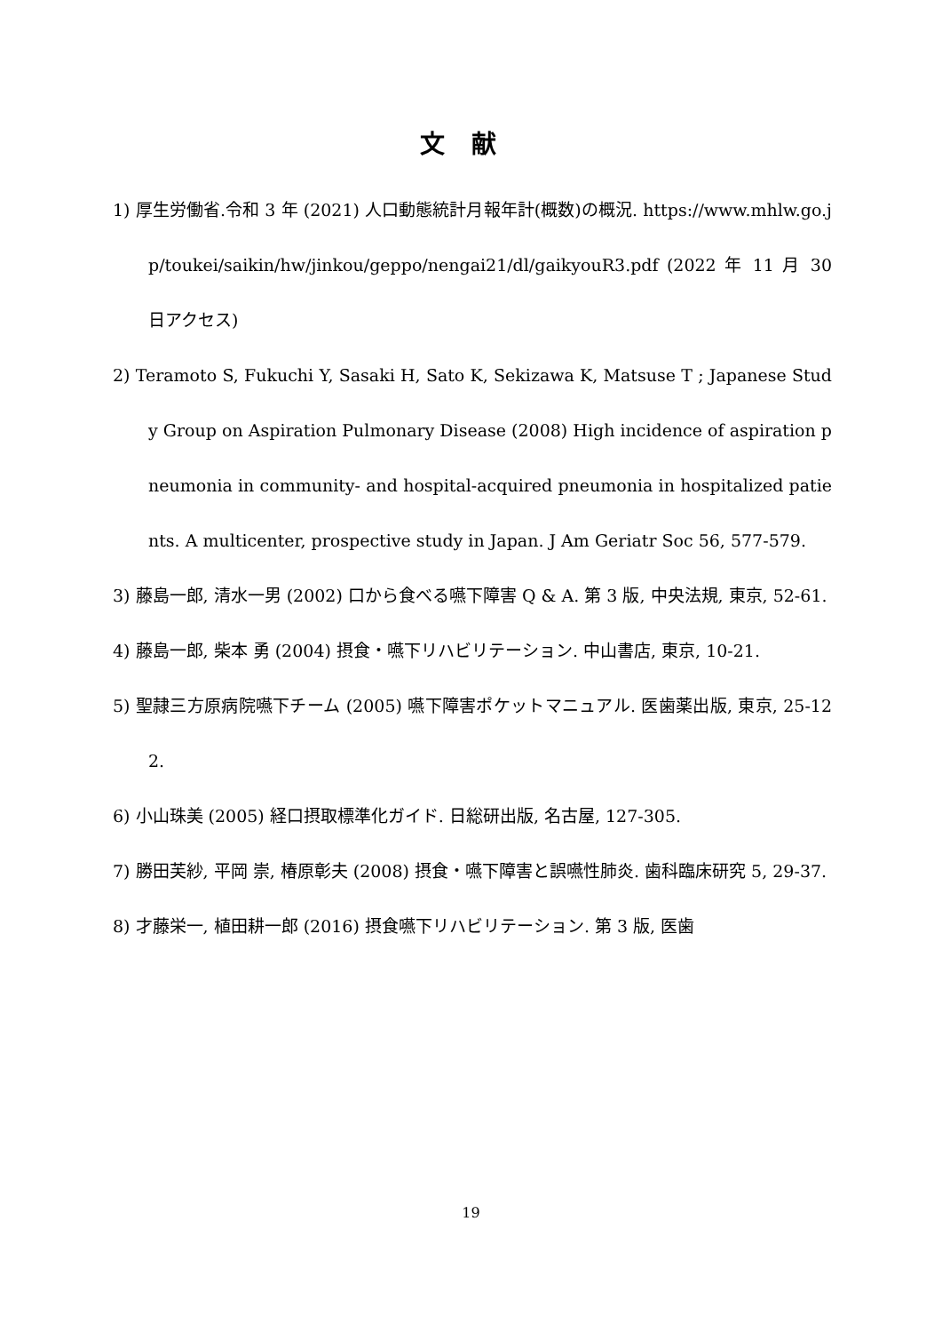文献
1) 厚生労働省.令和 3 年 (2021) 人口動態統計月報年計(概数)の概況. https://www.mhlw.go.jp/toukei/saikin/hw/jinkou/geppo/nengai21/dl/gaikyouR3.pdf (2022 年 11 月 30 日アクセス)
2) Teramoto S, Fukuchi Y, Sasaki H, Sato K, Sekizawa K, Matsuse T ; Japanese Study Group on Aspiration Pulmonary Disease (2008) High incidence of aspiration pneumonia in community- and hospital-acquired pneumonia in hospitalized patients. A multicenter, prospective study in Japan. J Am Geriatr Soc 56, 577-579.
3) 藤島一郎, 清水一男 (2002) 口から食べる嚥下障害 Q & A. 第 3 版, 中央法規, 東京, 52-61.
4) 藤島一郎, 柴本 勇 (2004) 摂食・嚥下リハビリテーション. 中山書店, 東京, 10-21.
5) 聖隷三方原病院嚥下チーム (2005) 嚥下障害ポケットマニュアル. 医歯薬出版, 東京, 25-122.
6) 小山珠美 (2005) 経口摂取標準化ガイド. 日総研出版, 名古屋, 127-305.
7) 勝田芙紗, 平岡 崇, 椿原彰夫 (2008) 摂食・嚥下障害と誤嚥性肺炎. 歯科臨床研究 5, 29-37.
8) 才藤栄一, 植田耕一郎 (2016) 摂食嚥下リハビリテーション. 第 3 版, 医歯
19